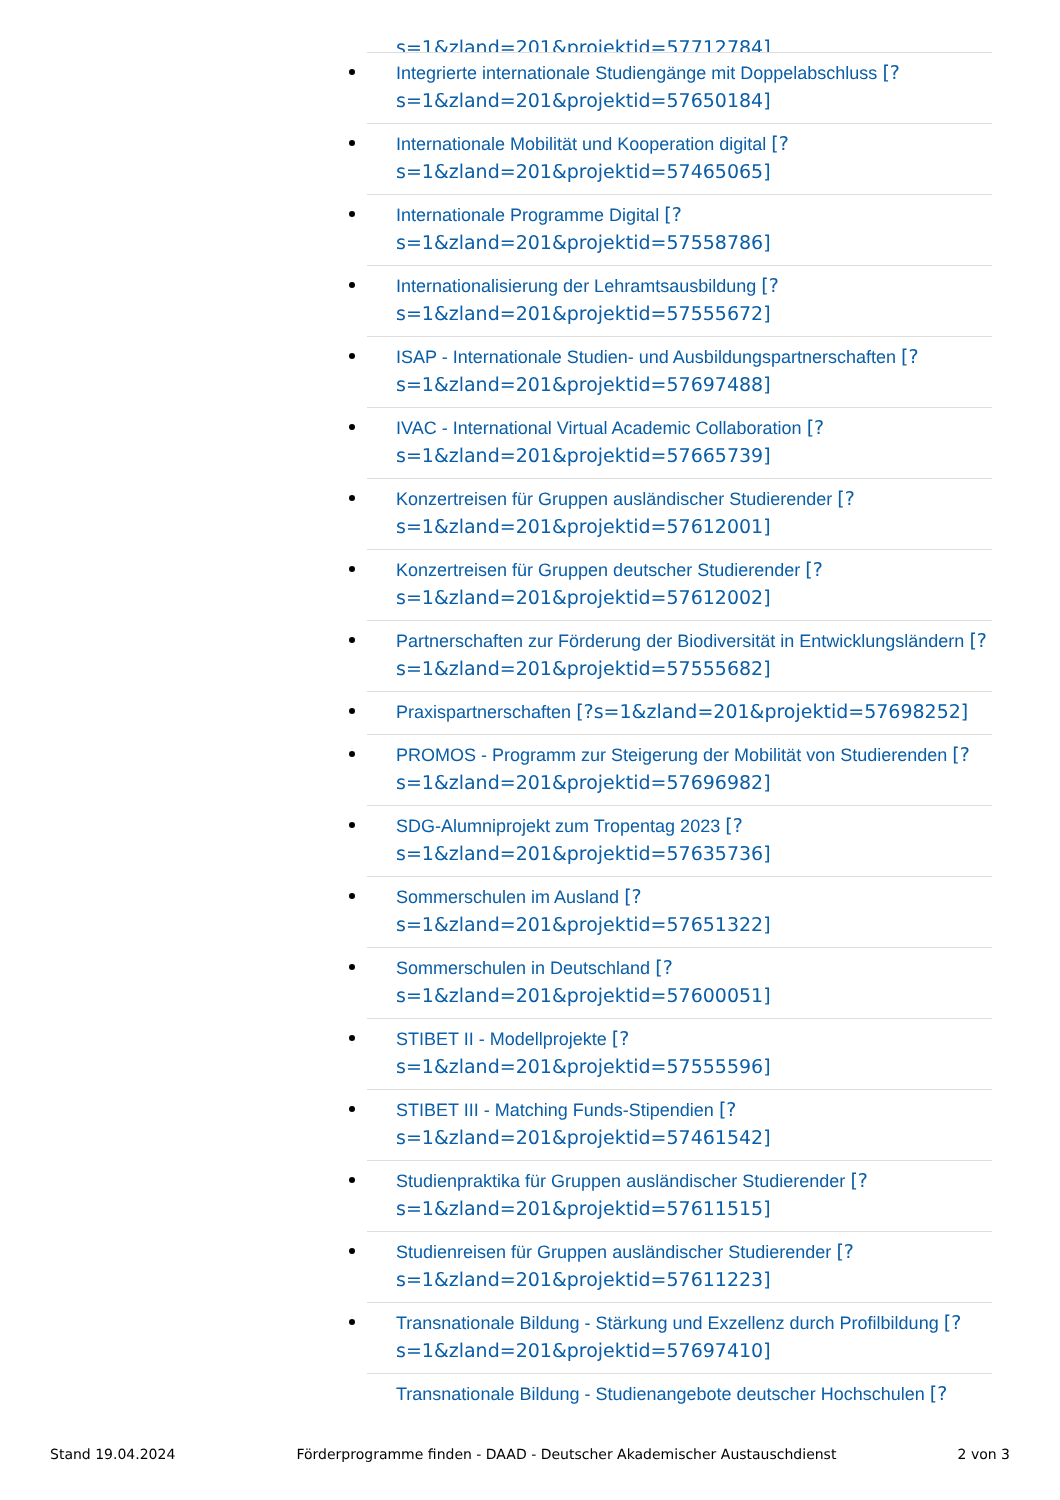s=1&zland=201&projektid=57712784]
Integrierte internationale Studiengänge mit Doppelabschluss [?
s=1&zland=201&projektid=57650184]
Internationale Mobilität und Kooperation digital [?
s=1&zland=201&projektid=57465065]
Internationale Programme Digital [?
s=1&zland=201&projektid=57558786]
Internationalisierung der Lehramtsausbildung [?
s=1&zland=201&projektid=57555672]
ISAP - Internationale Studien- und Ausbildungspartnerschaften [?
s=1&zland=201&projektid=57697488]
IVAC - International Virtual Academic Collaboration [?
s=1&zland=201&projektid=57665739]
Konzertreisen für Gruppen ausländischer Studierender [?
s=1&zland=201&projektid=57612001]
Konzertreisen für Gruppen deutscher Studierender [?
s=1&zland=201&projektid=57612002]
Partnerschaften zur Förderung der Biodiversität in Entwicklungsländern [?
s=1&zland=201&projektid=57555682]
Praxispartnerschaften [?s=1&zland=201&projektid=57698252]
PROMOS - Programm zur Steigerung der Mobilität von Studierenden [?
s=1&zland=201&projektid=57696982]
SDG-Alumniprojekt zum Tropentag 2023 [?
s=1&zland=201&projektid=57635736]
Sommerschulen im Ausland [?
s=1&zland=201&projektid=57651322]
Sommerschulen in Deutschland [?
s=1&zland=201&projektid=57600051]
STIBET II - Modellprojekte [?
s=1&zland=201&projektid=57555596]
STIBET III - Matching Funds-Stipendien [?
s=1&zland=201&projektid=57461542]
Studienpraktika für Gruppen ausländischer Studierender [?
s=1&zland=201&projektid=57611515]
Studienreisen für Gruppen ausländischer Studierender [?
s=1&zland=201&projektid=57611223]
Transnationale Bildung - Stärkung und Exzellenz durch Profilbildung [?
s=1&zland=201&projektid=57697410]
Transnationale Bildung - Studienangebote deutscher Hochschulen [?
Stand 19.04.2024 Förderprogramme finden - DAAD - Deutscher Akademischer Austauschdienst 2 von 3